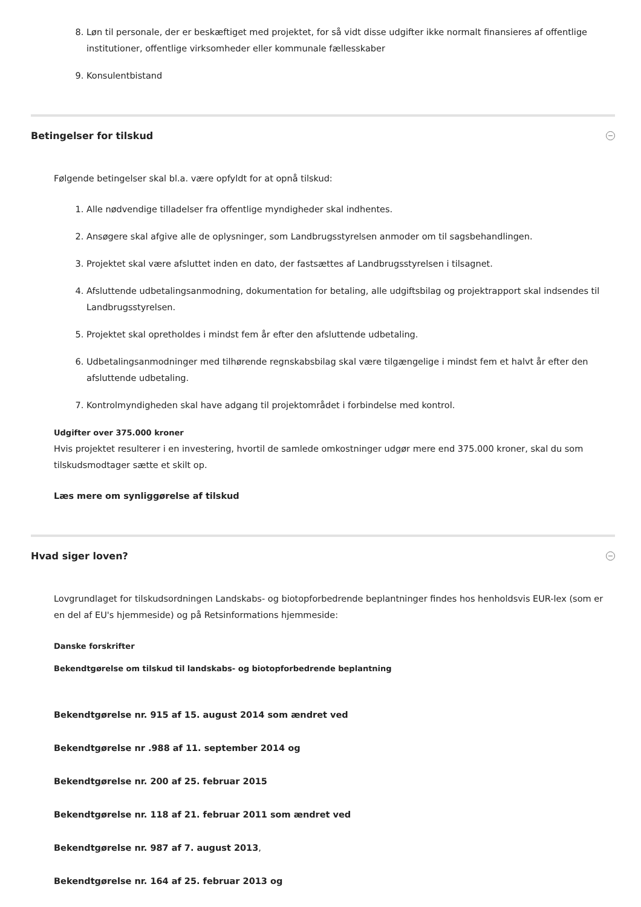8. Løn til personale, der er beskæftiget med projektet, for så vidt disse udgifter ikke normalt finansieres af offentlige institutioner, offentlige virksomheder eller kommunale fællesskaber
9. Konsulentbistand
Betingelser for tilskud
Følgende betingelser skal bl.a. være opfyldt for at opnå tilskud:
1. Alle nødvendige tilladelser fra offentlige myndigheder skal indhentes.
2. Ansøgere skal afgive alle de oplysninger, som Landbrugsstyrelsen anmoder om til sagsbehandlingen.
3. Projektet skal være afsluttet inden en dato, der fastsættes af Landbrugsstyrelsen i tilsagnet.
4. Afsluttende udbetalingsanmodning, dokumentation for betaling, alle udgiftsbilag og projektrapport skal indsendes til Landbrugsstyrelsen.
5. Projektet skal opretholdes i mindst fem år efter den afsluttende udbetaling.
6. Udbetalingsanmodninger med tilhørende regnskabsbilag skal være tilgængelige i mindst fem et halvt år efter den afsluttende udbetaling.
7. Kontrolmyndigheden skal have adgang til projektområdet i forbindelse med kontrol.
Udgifter over 375.000 kroner
Hvis projektet resulterer i en investering, hvortil de samlede omkostninger udgør mere end 375.000 kroner, skal du som tilskudsmodtager sætte et skilt op.
Læs mere om synliggørelse af tilskud
Hvad siger loven?
Lovgrundlaget for tilskudsordningen Landskabs- og biotopforbedrende beplantninger findes hos henholdsvis EUR-lex (som er en del af EU's hjemmeside) og på Retsinformations hjemmeside:
Danske forskrifter
Bekendtgørelse om tilskud til landskabs- og biotopforbedrende beplantning
Bekendtgørelse nr. 915 af 15. august 2014 som ændret ved
Bekendtgørelse nr .988 af 11. september 2014 og
Bekendtgørelse nr. 200 af 25. februar 2015
Bekendtgørelse nr. 118 af 21. februar 2011 som ændret ved
Bekendtgørelse nr. 987 af 7. august 2013,
Bekendtgørelse nr. 164 af 25. februar 2013 og